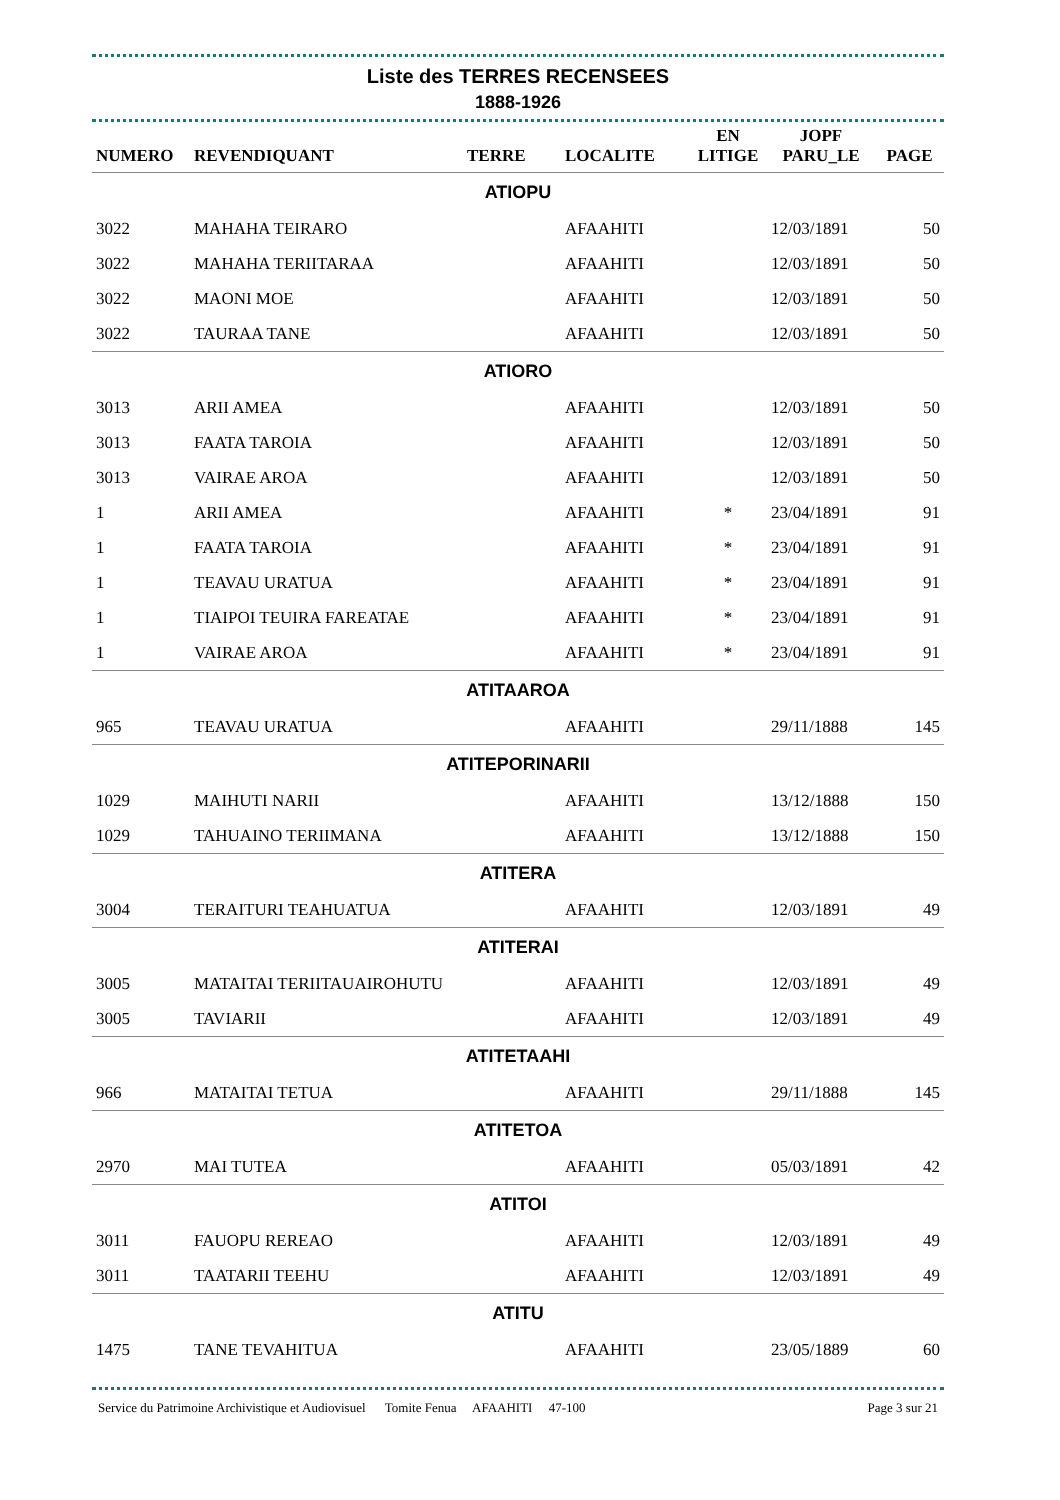Liste des TERRES RECENSEES
1888-1926
| NUMERO | REVENDIQUANT | TERRE | LOCALITE | EN LITIGE | JOPF PARU_LE | PAGE |
| --- | --- | --- | --- | --- | --- | --- |
| ATIOPU | | | | | | |
| 3022 | MAHAHA TEIRARO | | AFAAHITI | | 12/03/1891 | 50 |
| 3022 | MAHAHA TERIITARAA | | AFAAHITI | | 12/03/1891 | 50 |
| 3022 | MAONI MOE | | AFAAHITI | | 12/03/1891 | 50 |
| 3022 | TAURAA TANE | | AFAAHITI | | 12/03/1891 | 50 |
| ATIORO | | | | | | |
| 3013 | ARII AMEA | | AFAAHITI | | 12/03/1891 | 50 |
| 3013 | FAATA TAROIA | | AFAAHITI | | 12/03/1891 | 50 |
| 3013 | VAIRAE AROA | | AFAAHITI | | 12/03/1891 | 50 |
| 1 | ARII AMEA | | AFAAHITI | * | 23/04/1891 | 91 |
| 1 | FAATA TAROIA | | AFAAHITI | * | 23/04/1891 | 91 |
| 1 | TEAVAU URATUA | | AFAAHITI | * | 23/04/1891 | 91 |
| 1 | TIAIPOI TEUIRA FAREATAE | | AFAAHITI | * | 23/04/1891 | 91 |
| 1 | VAIRAE AROA | | AFAAHITI | * | 23/04/1891 | 91 |
| ATITAAROA | | | | | | |
| 965 | TEAVAU URATUA | | AFAAHITI | | 29/11/1888 | 145 |
| ATITEPORINARII | | | | | | |
| 1029 | MAIHUTI NARII | | AFAAHITI | | 13/12/1888 | 150 |
| 1029 | TAHUAINO TERIIMANA | | AFAAHITI | | 13/12/1888 | 150 |
| ATITERA | | | | | | |
| 3004 | TERAITURI TEAHUATUA | | AFAAHITI | | 12/03/1891 | 49 |
| ATITERAI | | | | | | |
| 3005 | MATAITAI TERIITAUAIROHUTU | | AFAAHITI | | 12/03/1891 | 49 |
| 3005 | TAVIARII | | AFAAHITI | | 12/03/1891 | 49 |
| ATITETAAHI | | | | | | |
| 966 | MATAITAI TETUA | | AFAAHITI | | 29/11/1888 | 145 |
| ATITETOA | | | | | | |
| 2970 | MAI TUTEA | | AFAAHITI | | 05/03/1891 | 42 |
| ATITOI | | | | | | |
| 3011 | FAUOPU REREAO | | AFAAHITI | | 12/03/1891 | 49 |
| 3011 | TAATARII TEEHU | | AFAAHITI | | 12/03/1891 | 49 |
| ATITU | | | | | | |
| 1475 | TANE TEVAHITUA | | AFAAHITI | | 23/05/1889 | 60 |
Service du Patrimoine Archivistique et Audiovisuel Tomite Fenua AFAAHITI 47-100 Page 3 sur 21